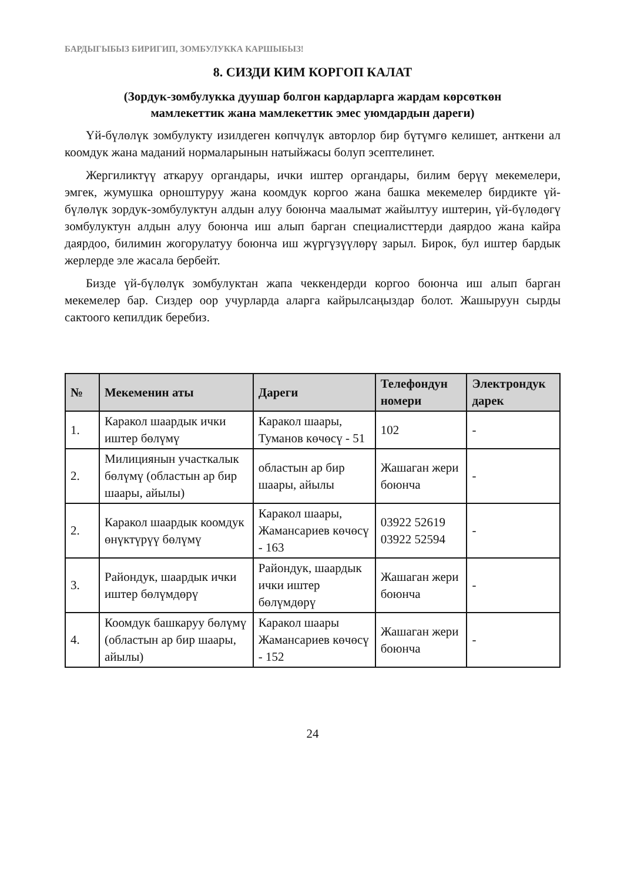БАРДЫГЫБЫЗ БИРИГИП, ЗОМБУЛУККА КАРШЫБЫЗ!
8. СИЗДИ КИМ КОРГОП КАЛАТ
(Зордук-зомбулукка дуушар болгон кардарларга жардам көрсөткөн
мамлекеттик жана мамлекеттик эмес уюмдардын дареги)
Үй-бүлөлүк зомбулукту изилдеген көпчүлүк авторлор бир бүтүмгө келишет, анткени ал коомдук жана маданий нормаларынын натыйжасы болуп эсептелинет.
Жергиликтүү аткаруу органдары, ички иштер органдары, билим берүү мекемелери, эмгек, жумушка орноштуруу жана коомдук коргоо жана башка мекемелер бирдикте үй-бүлөлүк зордук-зомбулуктун алдын алуу боюнча маалымат жайылтуу иштерин, үй-бүлөдөгү зомбулуктун алдын алуу боюнча иш алып барган специалисттерди даярдоо жана кайра даярдоо, билимин жогорулатуу боюнча иш жүргүзүүлөрү зарыл. Бирок, бул иштер бардык жерлерде эле жасала бербейт.
Бизде үй-бүлөлүк зомбулуктан жапа чеккендерди коргоо боюнча иш алып барган мекемелер бар. Сиздер оор учурларда аларга кайрылсаңыздар болот. Жашыруун сырды сактоого кепилдик беребиз.
| № | Мекеменин аты | Дареги | Телефондун номери | Электрондук дарек |
| --- | --- | --- | --- | --- |
| 1. | Каракол шаардык ички иштер бөлүмү | Каракол шаары, Туманов көчөсү - 51 | 102 | - |
| 2. | Милициянын участкалык бөлүмү (областын ар бир шаары, айылы) | областын ар бир шаары, айылы | Жашаган жери боюнча | - |
| 2. | Каракол шаардык коомдук өнүктүрүү бөлүмү | Каракол шаары, Жамансариев көчөсү - 163 | 03922 52619 03922 52594 | - |
| 3. | Райондук, шаардык ички иштер бөлүмдөрү | Райондук, шаардык ички иштер бөлүмдөрү | Жашаган жери боюнча | - |
| 4. | Коомдук башкаруу бөлүмү (областын ар бир шаары, айылы) | Каракол шаары Жамансариев көчөсү - 152 | Жашаган жери боюнча | - |
24